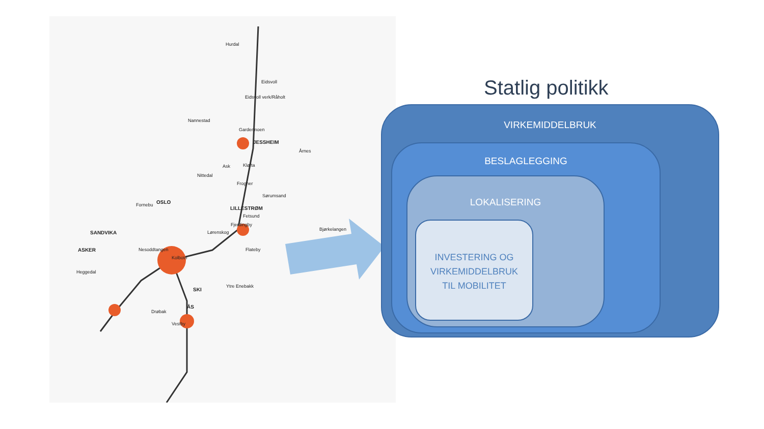Hurdal
Eidsvoll
Eidsvoll verk/Råholt
Nannestad
Gardermoen
JESSHEIM
Årnes
Ask Kløfta
Nittedal
Frogner
Sørumsand
OSLO
LILLESTRØM
Fetsund
Fjerdingby
Bjørkelangen
SANDVIKA
Fornebu
Lørenskog
ASKER Nesoddtangen Flateby
Kolbotn
Heggedal
Ytre Enebakk
SKI
ÅS
Drøbak
Vestby
Statlig politikk
VIRKEMIDDELBRUK
BESLAGLEGGING
LOKALISERING
INVESTERING OG
VIRKEMIDDELBRUK
TIL MOBILITET